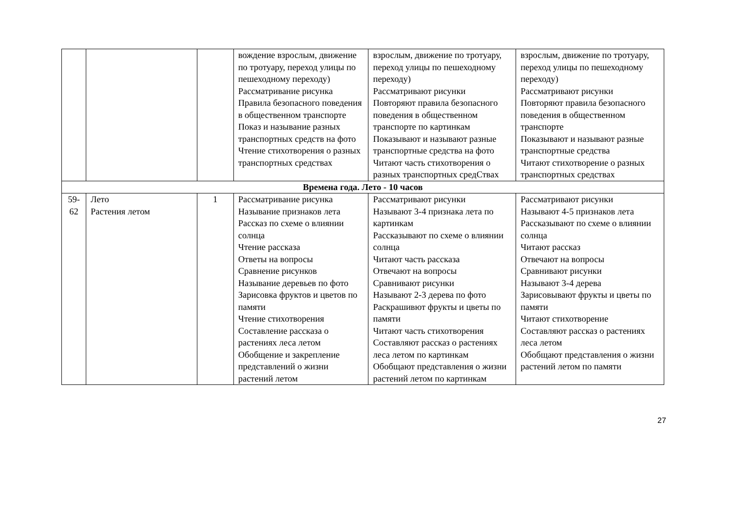| | | | вождение взрослым, движение по тротуару, переход улицы по пешеходному переходу) Рассматривание рисунка Правила безопасного поведения в общественном транспорте Показ и называние разных транспортных средств на фото Чтение стихотворения о разных транспортных средствах | взрослым, движение по тротуару, переход улицы по пешеходному переходу) Рассматривают рисунки Повторяют правила безопасного поведения в общественном транспорте по картинкам Показывают и называют разные транспортные средства на фото Читают часть стихотворения о разных транспортных средСтвах | взрослым, движение по тротуару, переход улицы по пешеходному переходу) Рассматривают рисунки Повторяют правила безопасного поведения в общественном транспорте Показывают и называют разные транспортные средства Читают стихотворение о разных транспортных средствах |
| Времена года. Лето - 10 часов | | | | | |
| 59- 62 | Лето Растения летом | 1 | Рассматривание рисунка Называние признаков лета Рассказ по схеме о влиянии солнца Чтение рассказа Ответы на вопросы Сравнение рисунков Называние деревьев по фото Зарисовка фруктов и цветов по памяти Чтение стихотворения Составление рассказа о растениях леса летом Обобщение и закрепление представлений о жизни растений летом | Рассматривают рисунки Называют 3-4 признака лета по картинкам Рассказывают по схеме о влиянии солнца Читают часть рассказа Отвечают на вопросы Сравнивают рисунки Называют 2-3 дерева по фото Раскрашивют фрукты и цветы по памяти Читают часть стихотворения Составляют рассказ о растениях леса летом по картинкам Обобщают представления о жизни растений летом по картинкам | Рассматривают рисунки Называют 4-5 признаков лета Рассказывают по схеме о влиянии солнца Читают рассказ Отвечают на вопросы Сравнивают рисунки Называют 3-4 дерева Зарисовывают фрукты и цветы по памяти Читают стихотворение Составляют рассказ о растениях леса летом Обобщают представления о жизни растений летом по памяти |
27